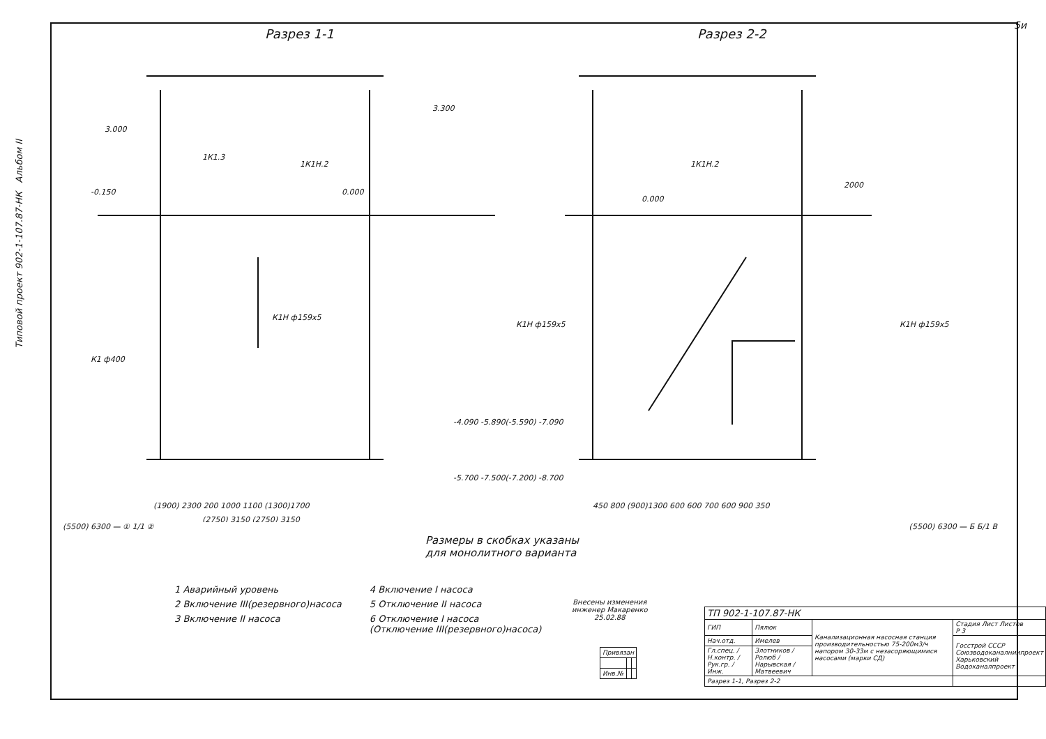5и
Типовой проект 902-1-107.87-НК Альбом II
Разрез 1-1 Разрез 2-2
3.000
3.300
1К1.3
1К1Н.2
-0.150
0.000
1К1Н.2
2000
0.000
К1Н ф159х5
К1Н ф159х5
К1Н ф159х5
К1 ф400
-4.090 -5.890(-5.590) -7.090
-5.700 -7.500(-7.200) -8.700
(1900) 2300 200 1000 1100 (1300)1700
450 800 (900)1300 600 600 700 600 900 350
(2750) 3150 (2750) 3150
(5500) 6300 — ① 1/1 ② (5500) 6300 — Б Б/1 В
Размеры в скобках указаны
для монолитного варианта
1 Аварийный уровень
2 Включение III(резервного)насоса
3 Включение II насоса
4 Включение I насоса
5 Отключение II насоса
6 Отключение I насоса
(Отключение III(резервного)насоса)
Внесены изменения
инженер Макаренко
25.02.88
| Привязан | | |
| Инв.№ | | |
| ТП 902-1-107.87-НК | | | |
| ГИП | Пялюк | Канализационная насосная станция производительностью 75-200м3/ч напором 30-33м с незасоряющимися насосами (марки СД) | Стадия Лист Листов Р 3 |
| Нач.отд. | Имелев | | Госстрой СССР Союзводоканалниипроект Харьковский Водоканалпроект |
| Гл.спец. / Н.контр. / Рук.гр. / Инж. | Злотников / Ролюб / Нарывская / Матвеевич | | |
| Разрез 1-1, Разрез 2-2 | | | |